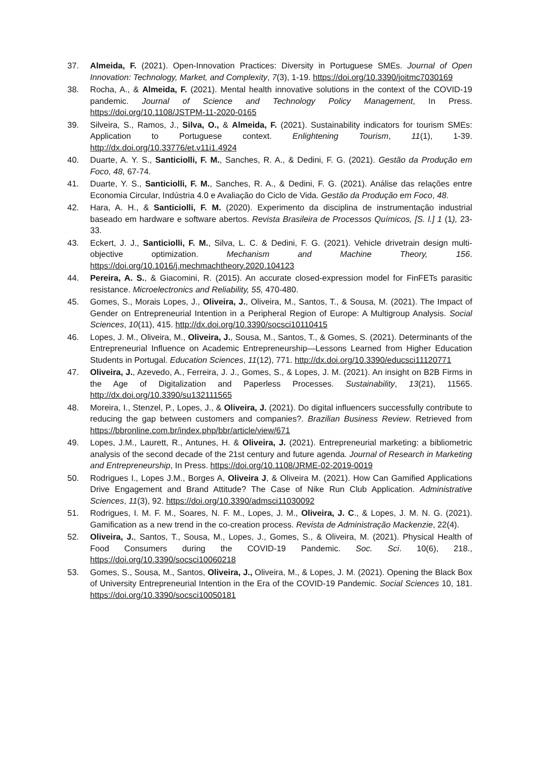37. Almeida, F. (2021). Open-Innovation Practices: Diversity in Portuguese SMEs. Journal of Open Innovation: Technology, Market, and Complexity, 7(3), 1-19. https://doi.org/10.3390/joitmc7030169
38. Rocha, A., & Almeida, F. (2021). Mental health innovative solutions in the context of the COVID-19 pandemic. Journal of Science and Technology Policy Management, In Press. https://doi.org/10.1108/JSTPM-11-2020-0165
39. Silveira, S., Ramos, J., Silva, O., & Almeida, F. (2021). Sustainability indicators for tourism SMEs: Application to Portuguese context. Enlightening Tourism, 11(1), 1-39. http://dx.doi.org/10.33776/et.v11i1.4924
40. Duarte, A. Y. S., Santiciolli, F. M., Sanches, R. A., & Dedini, F. G. (2021). Gestão da Produção em Foco, 48, 67-74.
41. Duarte, Y. S., Santiciolli, F. M., Sanches, R. A., & Dedini, F. G. (2021). Análise das relações entre Economia Circular, Indústria 4.0 e Avaliação do Ciclo de Vida. Gestão da Produção em Foco, 48.
42. Hara, A. H., & Santiciolli, F. M. (2020). Experimento da disciplina de instrumentação industrial baseado em hardware e software abertos. Revista Brasileira de Processos Químicos, [S. l.] 1 (1), 23-33.
43. Eckert, J. J., Santiciolli, F. M., Silva, L. C. & Dedini, F. G. (2021). Vehicle drivetrain design multi-objective optimization. Mechanism and Machine Theory, 156. https://doi.org/10.1016/j.mechmachtheory.2020.104123
44. Pereira, A. S., & Giacomini, R. (2015). An accurate closed-expression model for FinFETs parasitic resistance. Microelectronics and Reliability, 55, 470-480.
45. Gomes, S., Morais Lopes, J., Oliveira, J., Oliveira, M., Santos, T., & Sousa, M. (2021). The Impact of Gender on Entrepreneurial Intention in a Peripheral Region of Europe: A Multigroup Analysis. Social Sciences, 10(11), 415. http://dx.doi.org/10.3390/socsci10110415
46. Lopes, J. M., Oliveira, M., Oliveira, J., Sousa, M., Santos, T., & Gomes, S. (2021). Determinants of the Entrepreneurial Influence on Academic Entrepreneurship—Lessons Learned from Higher Education Students in Portugal. Education Sciences, 11(12), 771. http://dx.doi.org/10.3390/educsci11120771
47. Oliveira, J., Azevedo, A., Ferreira, J. J., Gomes, S., & Lopes, J. M. (2021). An insight on B2B Firms in the Age of Digitalization and Paperless Processes. Sustainability, 13(21), 11565. http://dx.doi.org/10.3390/su132111565
48. Moreira, I., Stenzel, P., Lopes, J., & Oliveira, J. (2021). Do digital influencers successfully contribute to reducing the gap between customers and companies?. Brazilian Business Review. Retrieved from https://bbronline.com.br/index.php/bbr/article/view/671
49. Lopes, J.M., Laurett, R., Antunes, H. & Oliveira, J. (2021). Entrepreneurial marketing: a bibliometric analysis of the second decade of the 21st century and future agenda. Journal of Research in Marketing and Entrepreneurship, In Press. https://doi.org/10.1108/JRME-02-2019-0019
50. Rodrigues I., Lopes J.M., Borges A, Oliveira J, & Oliveira M. (2021). How Can Gamified Applications Drive Engagement and Brand Attitude? The Case of Nike Run Club Application. Administrative Sciences, 11(3), 92. https://doi.org/10.3390/admsci11030092
51. Rodrigues, I. M. F. M., Soares, N. F. M., Lopes, J. M., Oliveira, J. C., & Lopes, J. M. N. G. (2021). Gamification as a new trend in the co-creation process. Revista de Administração Mackenzie, 22(4).
52. Oliveira, J., Santos, T., Sousa, M., Lopes, J., Gomes, S., & Oliveira, M. (2021). Physical Health of Food Consumers during the COVID-19 Pandemic. Soc. Sci. 10(6), 218., https://doi.org/10.3390/socsci10060218
53. Gomes, S., Sousa, M., Santos, Oliveira, J., Oliveira, M., & Lopes, J. M. (2021). Opening the Black Box of University Entrepreneurial Intention in the Era of the COVID-19 Pandemic. Social Sciences 10, 181. https://doi.org/10.3390/socsci10050181